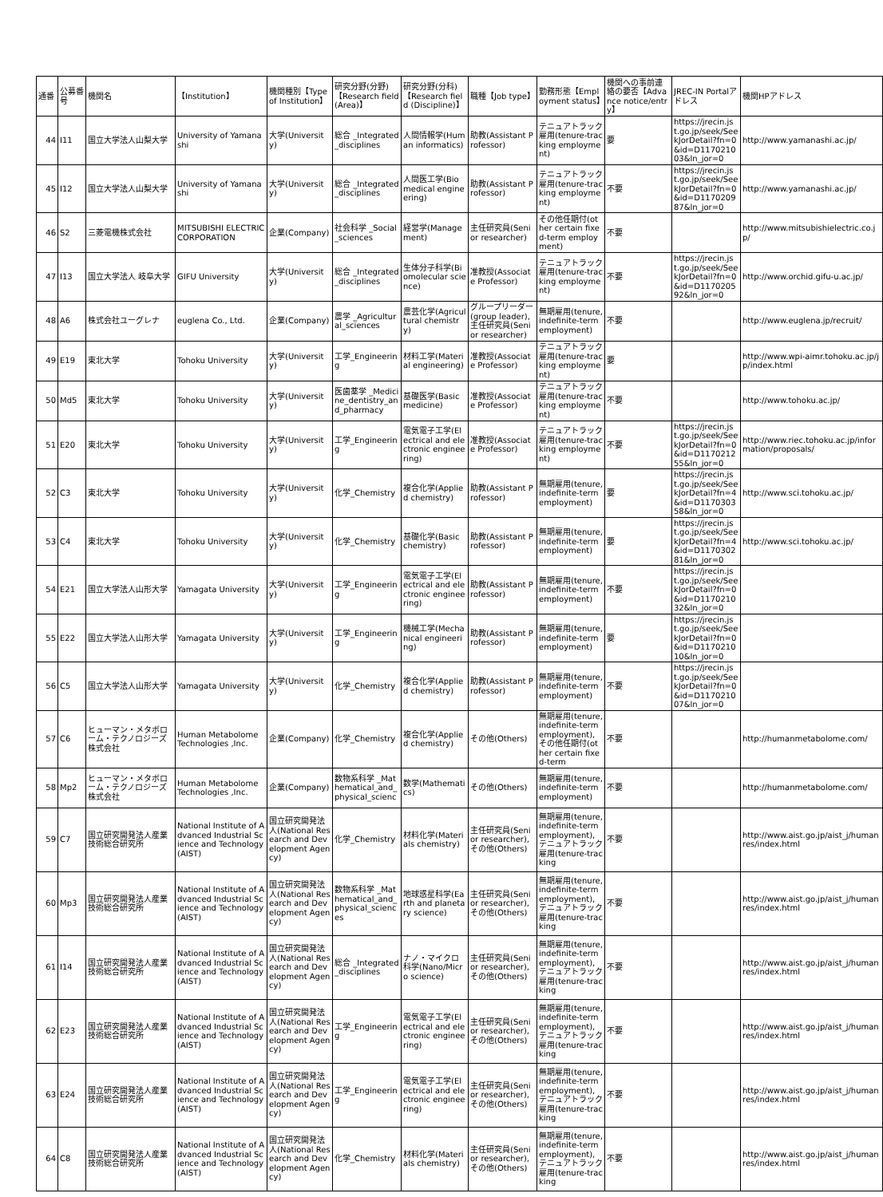| 通番 | 公募番号 | 機関名 | 【Institution】 | 機関種別【Type of Institution】 | 研究分野(分野)【Research field (Area)】 | 研究分野(分科)【Research field (Discipline)】 | 職種【Job type】 | 勤務形態【Employment status】 | 機関への事前連絡の要否【Advance notice/entry】 | JREC-IN Portalアドレス | 機関HPアドレス |
| --- | --- | --- | --- | --- | --- | --- | --- | --- | --- | --- | --- |
| 44 | I11 | 国立大学法人山梨大学 | University of Yamanashi | 大学(University) | 総合 _Integrated_disciplines | 人間情報学(Human informatics) | 助教(Assistant Professor) | テニュアトラック雇用(tenure-tracking employment) | 要 | https://jrecin.jst.go.jp/seek/SeekJorDetail?fn=0&id=D117021003&ln_jor=0 | http://www.yamanashi.ac.jp/ |
| 45 | I12 | 国立大学法人山梨大学 | University of Yamanashi | 大学(University) | 総合 _Integrated_disciplines | 人間医工学(Biomedical engineering) | 助教(Assistant Professor) | テニュアトラック雇用(tenure-tracking employment) | 不要 | https://jrecin.jst.go.jp/seek/SeekJorDetail?fn=0&id=D117020987&ln_jor=0 | http://www.yamanashi.ac.jp/ |
| 46 | S2 | 三菱電機株式会社 | MITSUBISHI ELECTRIC CORPORATION | 企業(Company) | 社会科学 _Social_sciences | 経営学(Management) | 主任研究員(Senior researcher) | その他任期付(other certain fixed-term employment) | 不要 | | http://www.mitsubishielectric.co.jp/ |
| 47 | I13 | 国立大学法人 岐阜大学 | GIFU University | 大学(University) | 総合 _Integrated_disciplines | 生体分子科学(Biomolecular science) | 准教授(Associate Professor) | テニュアトラック雇用(tenure-tracking employment) | 不要 | https://jrecin.jst.go.jp/seek/SeekJorDetail?fn=0&id=D117020592&ln_jor=0 | http://www.orchid.gifu-u.ac.jp/ |
| 48 | A6 | 株式会社ユーグレナ | euglena Co., Ltd. | 企業(Company) | 農学 _Agricultural_sciences | 農芸化学(Agricultural chemistry) | グループリーダー(group leader),主任研究員(Senior researcher) | 無期雇用(tenure, indefinite-term employment) | 不要 | | http://www.euglena.jp/recruit/ |
| 49 | E19 | 東北大学 | Tohoku University | 大学(University) | 工学_Engineering | 材料工学(Material engineering) | 准教授(Associate Professor) | テニュアトラック雇用(tenure-tracking employment) | 要 | | http://www.wpi-aimr.tohoku.ac.jp/jp/index.html |
| 50 | Md5 | 東北大学 | Tohoku University | 大学(University) | 医歯薬学 _Medicine_dentistry_and_pharmacy | 基礎医学(Basic medicine) | 准教授(Associate Professor) | テニュアトラック雇用(tenure-tracking employment) | 不要 | | http://www.tohoku.ac.jp/ |
| 51 | E20 | 東北大学 | Tohoku University | 大学(University) | 工学_Engineering | 電気電子工学(Electrical and electronic engineering) | 准教授(Associate Professor) | テニュアトラック雇用(tenure-tracking employment) | 不要 | https://jrecin.jst.go.jp/seek/SeekJorDetail?fn=0&id=D117021255&ln_jor=0 | http://www.riec.tohoku.ac.jp/information/proposals/ |
| 52 | C3 | 東北大学 | Tohoku University | 大学(University) | 化学_Chemistry | 複合化学(Applied chemistry) | 助教(Assistant Professor) | 無期雇用(tenure, indefinite-term employment) | 要 | https://jrecin.jst.go.jp/seek/SeekJorDetail?fn=4&id=D117030358&ln_jor=0 | http://www.sci.tohoku.ac.jp/ |
| 53 | C4 | 東北大学 | Tohoku University | 大学(University) | 化学_Chemistry | 基礎化学(Basic chemistry) | 助教(Assistant Professor) | 無期雇用(tenure, indefinite-term employment) | 要 | https://jrecin.jst.go.jp/seek/SeekJorDetail?fn=4&id=D117030281&ln_jor=0 | http://www.sci.tohoku.ac.jp/ |
| 54 | E21 | 国立大学法人山形大学 | Yamagata University | 大学(University) | 工学_Engineering | 電気電子工学(Electrical and electronic engineering) | 助教(Assistant Professor) | 無期雇用(tenure, indefinite-term employment) | 不要 | https://jrecin.jst.go.jp/seek/SeekJorDetail?fn=0&id=D117021032&ln_jor=0 | |
| 55 | E22 | 国立大学法人山形大学 | Yamagata University | 大学(University) | 工学_Engineering | 機械工学(Mechanical engineering) | 助教(Assistant Professor) | 無期雇用(tenure, indefinite-term employment) | 要 | https://jrecin.jst.go.jp/seek/SeekJorDetail?fn=0&id=D117021010&ln_jor=0 | |
| 56 | C5 | 国立大学法人山形大学 | Yamagata University | 大学(University) | 化学_Chemistry | 複合化学(Applied chemistry) | 助教(Assistant Professor) | 無期雇用(tenure, indefinite-term employment) | 不要 | https://jrecin.jst.go.jp/seek/SeekJorDetail?fn=0&id=D117021007&ln_jor=0 | |
| 57 | C6 | ヒューマン・メタボローム・テクノロジーズ株式会社 | Human Metabolome Technologies ,Inc. | 企業(Company) | 化学_Chemistry | 複合化学(Applied chemistry) | その他(Others) | 無期雇用(tenure, indefinite-term employment),その他任期付(other certain fixed-term | 不要 | | http://humanmetabolome.com/ |
| 58 | Mp2 | ヒューマン・メタボローム・テクノロジーズ株式会社 | Human Metabolome Technologies ,Inc. | 企業(Company) | 数物系科学 _Mathematical_and_physical_scienc | 数学(Mathematics) | その他(Others) | 無期雇用(tenure, indefinite-term employment) | 不要 | | http://humanmetabolome.com/ |
| 59 | C7 | 国立研究開発法人産業技術総合研究所 | National Institute of Advanced Industrial Science and Technology (AIST) | 国立研究開発法人(National Research and Development Agency) | 化学_Chemistry | 材料化学(Materials chemistry) | 主任研究員(Senior researcher),その他(Others) | 無期雇用(tenure, indefinite-term employment),テニュアトラック雇用(tenure-tracking | 不要 | | http://www.aist.go.jp/aist_j/humanres/index.html |
| 60 | Mp3 | 国立研究開発法人産業技術総合研究所 | National Institute of Advanced Industrial Science and Technology (AIST) | 国立研究開発法人(National Research and Development Agency) | 数物系科学 _Mathematical_and_physical_sciences | 地球惑星科学(Earth and planetary science) | 主任研究員(Senior researcher),その他(Others) | 無期雇用(tenure, indefinite-term employment),テニュアトラック雇用(tenure-tracking | 不要 | | http://www.aist.go.jp/aist_j/humanres/index.html |
| 61 | I14 | 国立研究開発法人産業技術総合研究所 | National Institute of Advanced Industrial Science and Technology (AIST) | 国立研究開発法人(National Research and Development Agency) | 総合 _Integrated_disciplines | ナノ・マイクロ科学(Nano/Micro science) | 主任研究員(Senior researcher),その他(Others) | 無期雇用(tenure, indefinite-term employment),テニュアトラック雇用(tenure-tracking | 不要 | | http://www.aist.go.jp/aist_j/humanres/index.html |
| 62 | E23 | 国立研究開発法人産業技術総合研究所 | National Institute of Advanced Industrial Science and Technology (AIST) | 国立研究開発法人(National Research and Development Agency) | 工学_Engineering | 電気電子工学(Electrical and electronic engineering) | 主任研究員(Senior researcher),その他(Others) | 無期雇用(tenure, indefinite-term employment),テニュアトラック雇用(tenure-tracking | 不要 | | http://www.aist.go.jp/aist_j/humanres/index.html |
| 63 | E24 | 国立研究開発法人産業技術総合研究所 | National Institute of Advanced Industrial Science and Technology (AIST) | 国立研究開発法人(National Research and Development Agency) | 工学_Engineering | 電気電子工学(Electrical and electronic engineering) | 主任研究員(Senior researcher),その他(Others) | 無期雇用(tenure, indefinite-term employment),テニュアトラック雇用(tenure-tracking | 不要 | | http://www.aist.go.jp/aist_j/humanres/index.html |
| 64 | C8 | 国立研究開発法人産業技術総合研究所 | National Institute of Advanced Industrial Science and Technology (AIST) | 国立研究開発法人(National Research and Development Agency) | 化学_Chemistry | 材料化学(Materials chemistry) | 主任研究員(Senior researcher),その他(Others) | 無期雇用(tenure, indefinite-term employment),テニュアトラック雇用(tenure-tracking | 不要 | | http://www.aist.go.jp/aist_j/humanres/index.html |